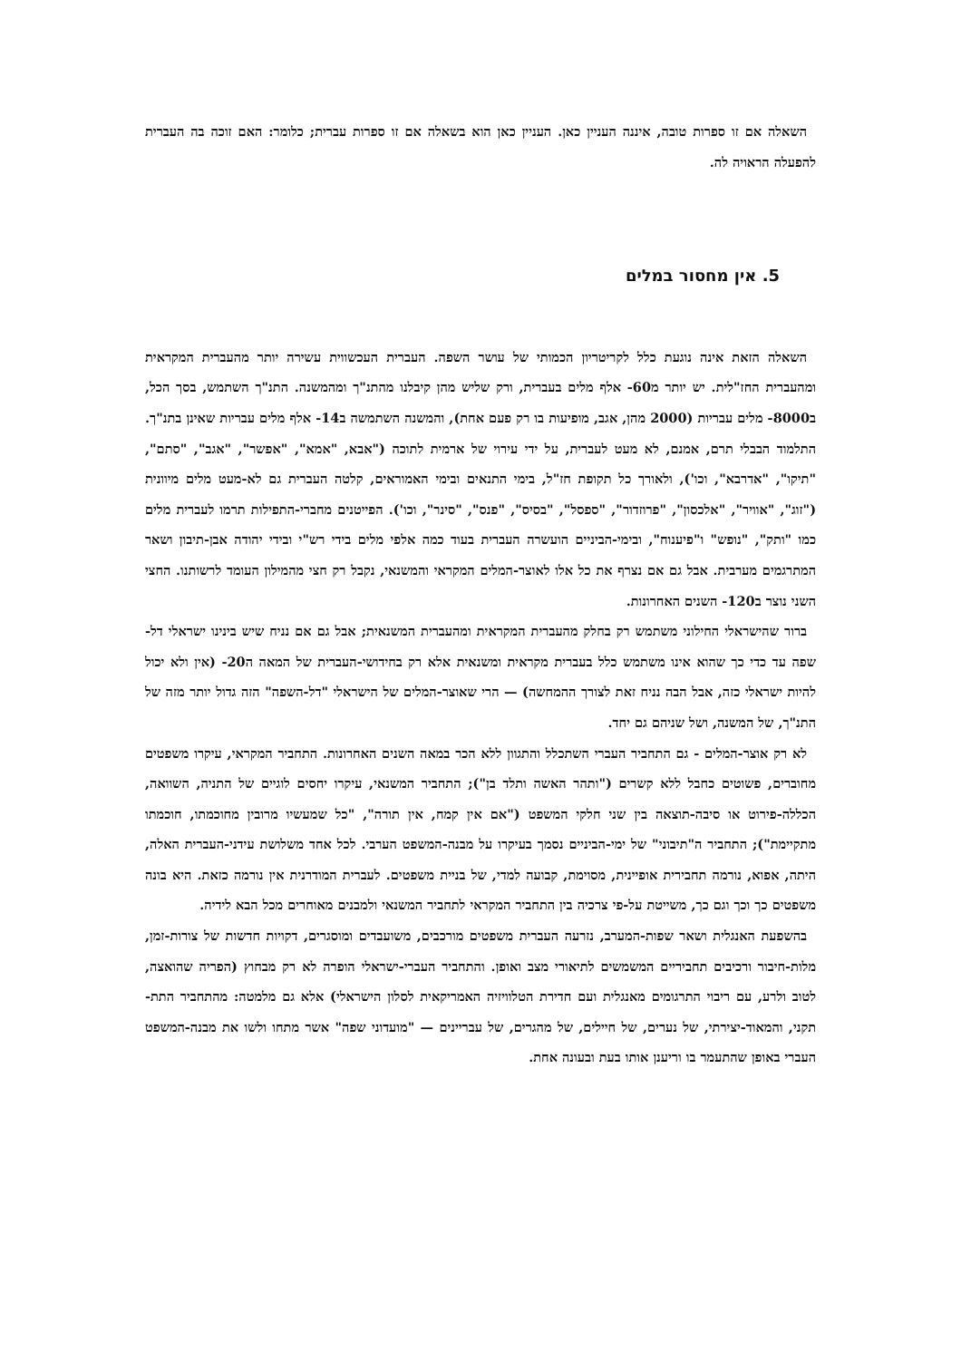השאלה אם זו ספרות טובה, איננה העניין כאן. העניין כאן הוא בשאלה אם זו ספרות עברית; כלומר: האם זוכה בה העברית להפעלה הראויה לה.
5. אין מחסור במלים
השאלה הזאת אינה נוגעת כלל לקריטריון הכמותי של עושר השפה. העברית העכשווית עשירה יותר מהעברית המקראית ומהעברית החז"לית. יש יותר מ60- אלף מלים בעברית, ורק שליש מהן קיבלנו מהתנ"ך ומהמשנה. התנ"ך השתמש, בסך הכל, ב8000- מלים עבריות (2000 מהן, אגב, מופיעות בו רק פעם אחת), והמשנה השתמשה ב14- אלף מלים עבריות שאינן בתנ"ך. התלמוד הבבלי תרם, אמנם, לא מעט לעברית, על ידי עירוי של ארמית לתוכה ("אבא, "אמא", "אפשר", "אגב", "סתם", "תיקו", "אדרבא", וכו'), ולאורך כל תקופת חז"ל, בימי התנאים ובימי האמוראים, קלטה העברית גם לא-מעט מלים מיוונית ("זוג", "אוויר", "אלכסון", "פרוזדור", "ספסל", "בסיס", "פנס", "סינר", וכו'). הפייטנים מחברי-התפילות תרמו לעברית מלים כמו "ותק", "נופש" ו"פיענוח", ובימי-הביניים הועשרה העברית בעוד כמה אלפי מלים בידי רש"י ובידי יהודה אבן-תיבון ושאר המתרגמים מערבית. אבל גם אם נצרף את כל אלו לאוצר-המלים המקראי והמשנאי, נקבל רק חצי מהמילון העומד לרשותנו. החצי השני נוצר ב120- השנים האחרונות.
ברור שהישראלי החילוני משתמש רק בחלק מהעברית המקראית ומהעברית המשנאית; אבל גם אם נניח שיש בינינו ישראלי דל-שפה עד כדי כך שהוא אינו משתמש כלל בעברית מקראית ומשנאית אלא רק בחידושי-העברית של המאה ה20- (אין ולא יכול להיות ישראלי כזה, אבל הבה נניח זאת לצורך ההמחשה) — הרי שאוצר-המלים של הישראלי "דל-השפה" הזה גדול יותר מזה של התנ"ך, של המשנה, ושל שניהם גם יחד.
לא רק אוצר-המלים - גם התחביר העברי השתכלל והתגוון ללא הכר במאה השנים האחרונות. התחביר המקראי, עיקרו משפטים מחוברים, פשוטים כחבל ללא קשרים ("ותהר האשה ותלד בן"); התחביר המשנאי, עיקרו יחסים לוגיים של התניה, השוואה, הכללה-פירוט או סיבה-תוצאה בין שני חלקי המשפט ("אם אין קמח, אין תורה", "כל שמעשיו מרובין מחוכמתו, חוכמתו מתקיימת"); התחביר ה"תיבוני" של ימי-הביניים נסמך בעיקרו על מבנה-המשפט הערבי. לכל אחד משלושת עידני-העברית האלה, היתה, אפוא, נורמה תחבירית אופיינית, מסוימת, קבועה למדי, של בניית משפטים. לעברית המודרנית אין נורמה כזאת. היא בונה משפטים כך וכך וגם כך, משייטת על-פי צרכיה בין התחביר המקראי לתחביר המשנאי ולמבנים מאוחרים מכל הבא לידיה.
בהשפעת האנגלית ושאר שפות-המערב, נזרעה העברית משפטים מורכבים, משועבדים ומוסגרים, דקויות חדשות של צורות-זמן, מלות-חיבור ורכיבים תחביריים המשמשים לתיאורי מצב ואופן. והתחביר העברי-ישראלי הופרה לא רק מבחוץ (הפריה שהואצה, לטוב ולרע, עם ריבוי התרגומים מאנגלית ועם חדירת הטלוויזיה האמריקאית לסלון הישראלי) אלא גם מלמטה: מהתחביר התת-תקני, והמאוד-יצירתי, של נערים, של חיילים, של מהגרים, של עבריינים — "מועדוני שפה" אשר מתחו ולשו את מבנה-המשפט העברי באופן שהתעמר בו וריענן אותו בעת ובעונה אחת.